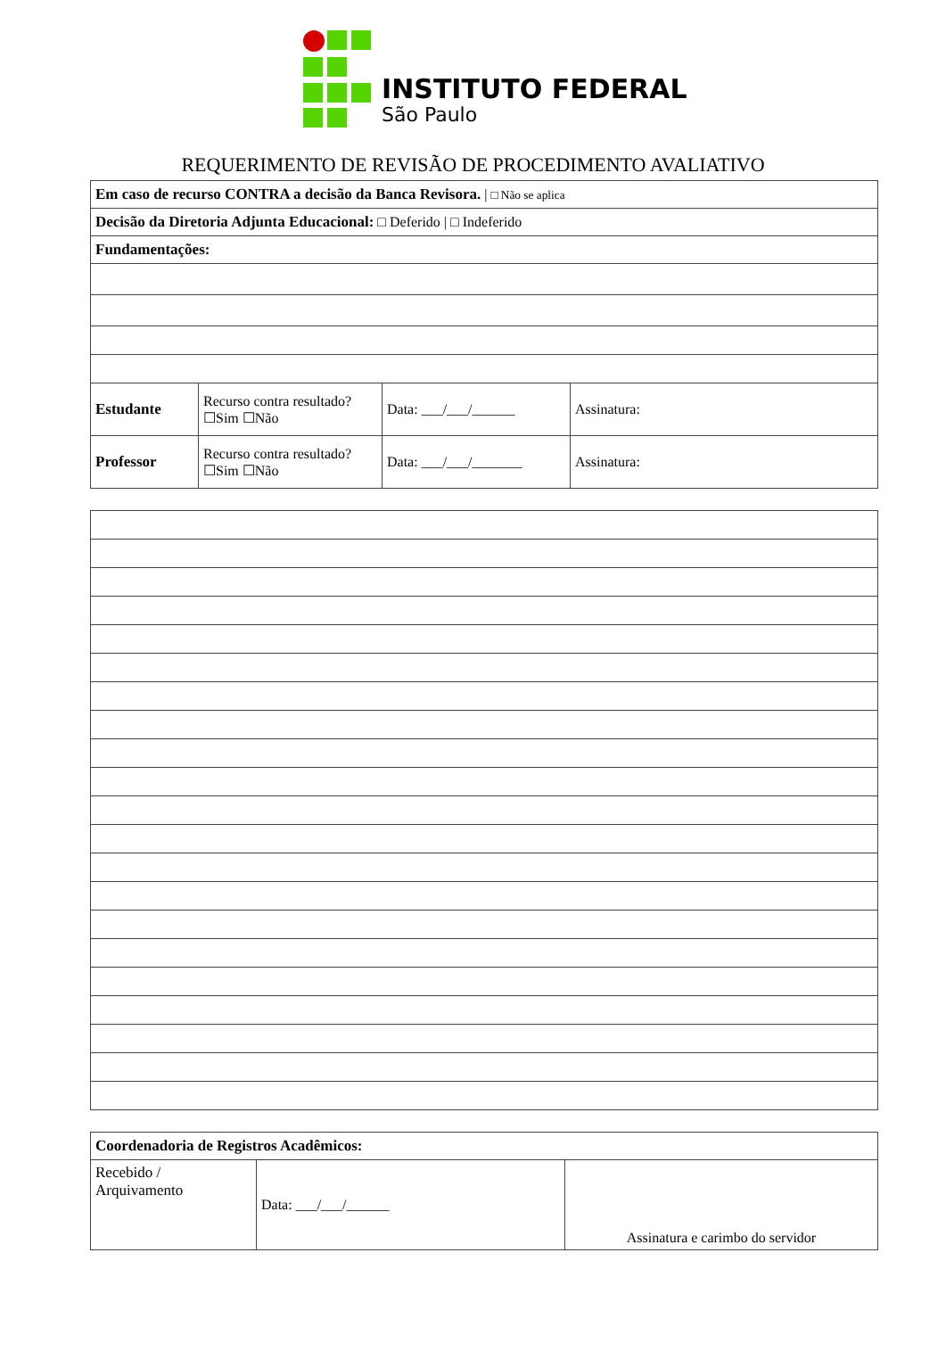INSTITUTO FEDERAL
São Paulo
REQUERIMENTO DE REVISÃO DE PROCEDIMENTO AVALIATIVO
| Em caso de recurso CONTRA a decisão da Banca Revisora. / □ Não se aplica | | | |
| Decisão da Diretoria Adjunta Educacional: □ Deferido / □ Indeferido | | | |
| Fundamentações: | | | |
| Estudante | Recurso contra resultado? ☐Sim ☐Não | Data: ___/___/______ | Assinatura: |
| Professor | Recurso contra resultado? ☐Sim ☐Não | Data: ___/___/_______ | Assinatura: |
| Coordenadoria de Registros Acadêmicos: | | |
| Recebido / Arquivamento | Data: ___/___/______ | Assinatura e carimbo do servidor |